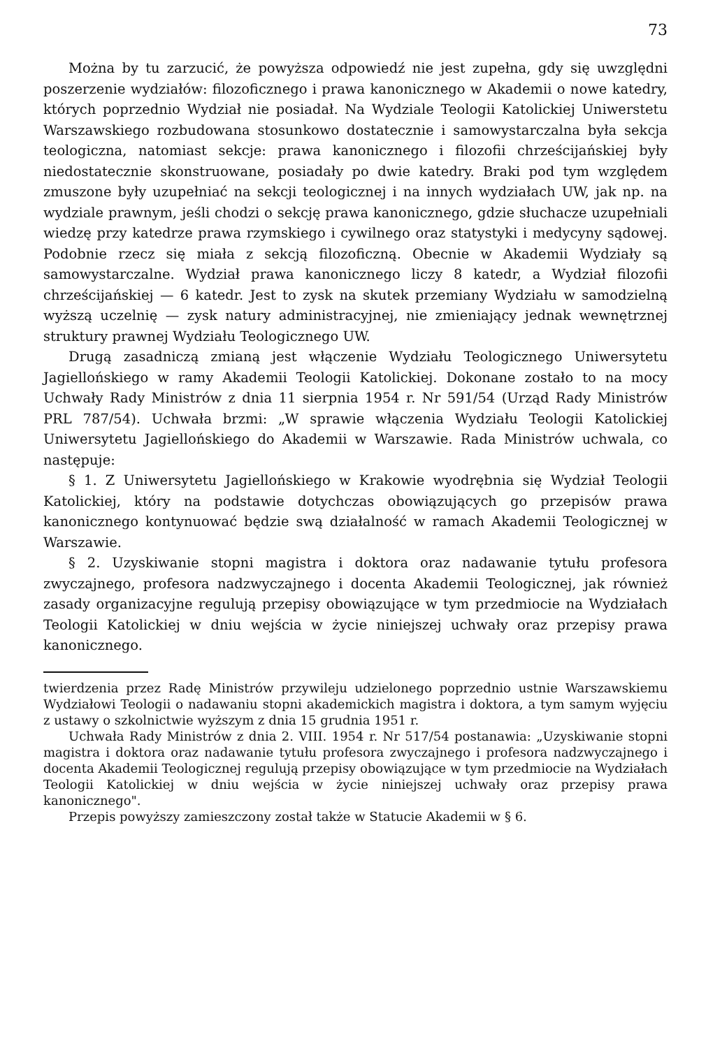73
Można by tu zarzucić, że powyższa odpowiedź nie jest zupełna, gdy się uwzględni poszerzenie wydziałów: filozoficznego i prawa kanonicznego w Akademii o nowe katedry, których poprzednio Wydział nie posiadał. Na Wydziale Teologii Katolickiej Uniwerstetu Warszawskiego rozbudowana stosunkowo dostatecznie i samowystarczalna była sekcja teologiczna, natomiast sekcje: prawa kanonicznego i filozofii chrześcijańskiej były niedostatecznie skonstruowane, posiadały po dwie katedry. Braki pod tym względem zmuszone były uzupełniać na sekcji teologicznej i na innych wydziałach UW, jak np. na wydziale prawnym, jeśli chodzi o sekcję prawa kanonicznego, gdzie słuchacze uzupełniali wiedzę przy katedrze prawa rzymskiego i cywilnego oraz statystyki i medycyny sądowej. Podobnie rzecz się miała z sekcją filozoficzną. Obecnie w Akademii Wydziały są samowystarczalne. Wydział prawa kanonicznego liczy 8 katedr, a Wydział filozofii chrześcijańskiej — 6 katedr. Jest to zysk na skutek przemiany Wydziału w samodzielną wyższą uczelnię — zysk natury administracyjnej, nie zmieniający jednak wewnętrznej struktury prawnej Wydziału Teologicznego UW.
Drugą zasadniczą zmianą jest włączenie Wydziału Teologicznego Uniwersytetu Jagiellońskiego w ramy Akademii Teologii Katolickiej. Dokonane zostało to na mocy Uchwały Rady Ministrów z dnia 11 sierpnia 1954 r. Nr 591/54 (Urząd Rady Ministrów PRL 787/54). Uchwała brzmi: „W sprawie włączenia Wydziału Teologii Katolickiej Uniwersytetu Jagiellońskiego do Akademii w Warszawie. Rada Ministrów uchwala, co następuje:
§ 1. Z Uniwersytetu Jagiellońskiego w Krakowie wyodrębnia się Wydział Teologii Katolickiej, który na podstawie dotychczas obowiązujących go przepisów prawa kanonicznego kontynuować będzie swą działalność w ramach Akademii Teologicznej w Warszawie.
§ 2. Uzyskiwanie stopni magistra i doktora oraz nadawanie tytułu profesora zwyczajnego, profesora nadzwyczajnego i docenta Akademii Teologicznej, jak również zasady organizacyjne regulują przepisy obowiązujące w tym przedmiocie na Wydziałach Teologii Katolickiej w dniu wejścia w życie niniejszej uchwały oraz przepisy prawa kanonicznego.
twierdzenia przez Radę Ministrów przywileju udzielonego poprzednio ustnie Warszawskiemu Wydziałowi Teologii o nadawaniu stopni akademickich magistra i doktora, a tym samym wyjęciu z ustawy o szkolnictwie wyższym z dnia 15 grudnia 1951 r.
Uchwała Rady Ministrów z dnia 2. VIII. 1954 r. Nr 517/54 postanawia: „Uzyskiwanie stopni magistra i doktora oraz nadawanie tytułu profesora zwyczajnego i profesora nadzwyczajnego i docenta Akademii Teologicznej regulują przepisy obowiązujące w tym przedmiocie na Wydziałach Teologii Katolickiej w dniu wejścia w życie niniejszej uchwały oraz przepisy prawa kanonicznego".
Przepis powyższy zamieszczony został także w Statucie Akademii w § 6.